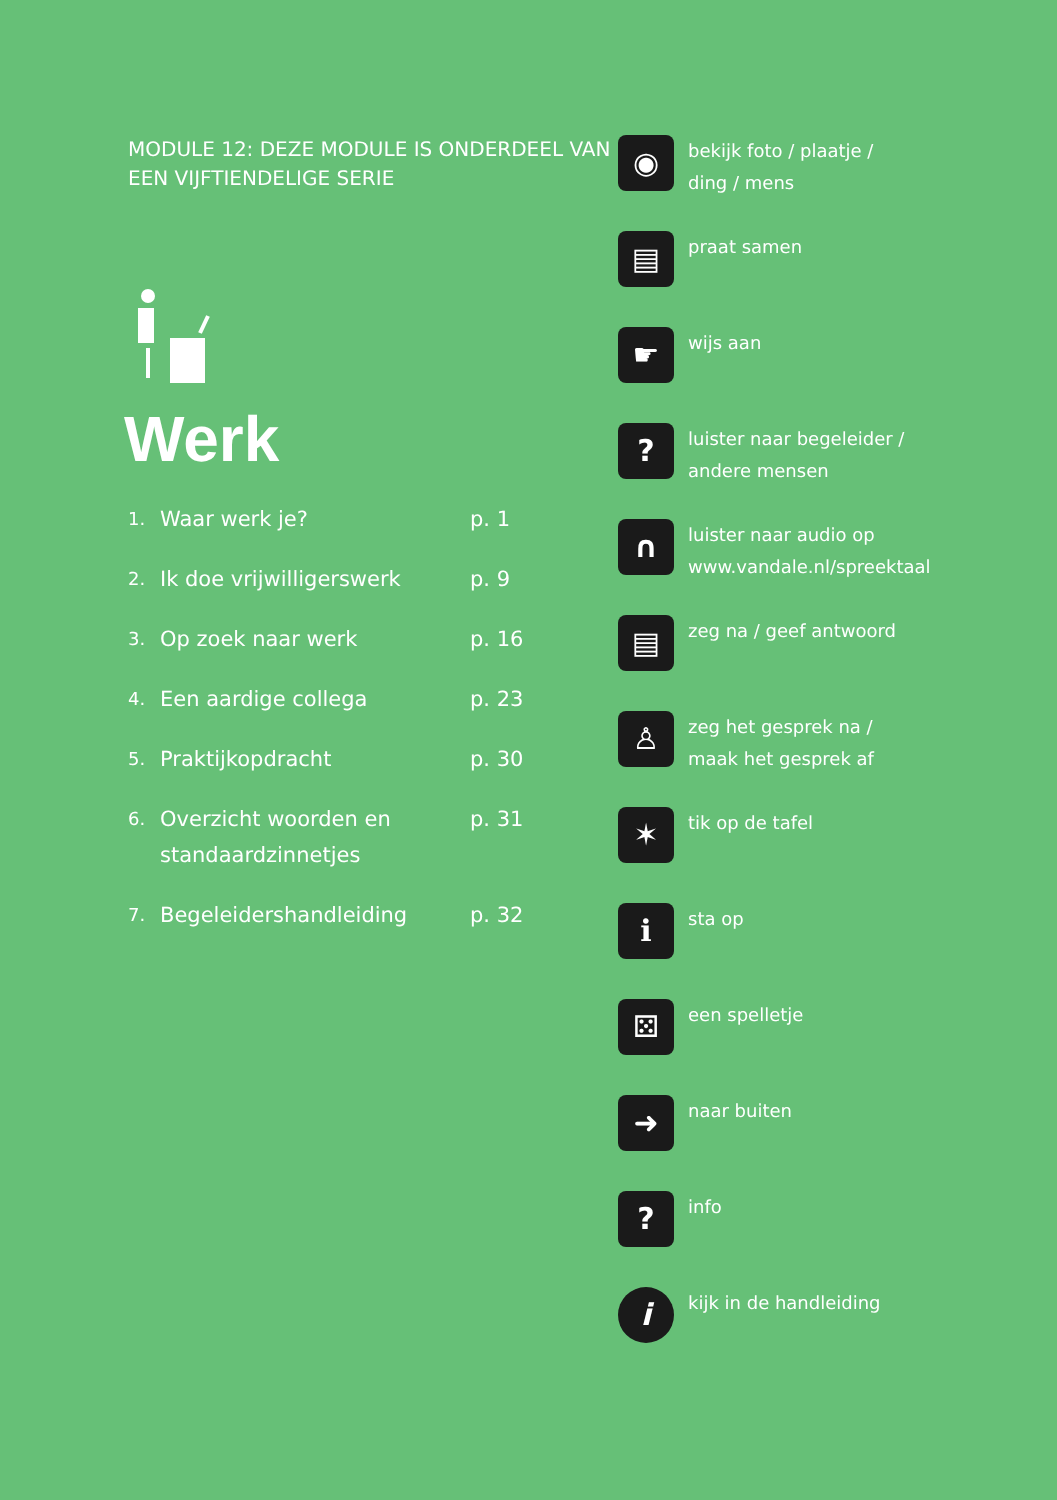MODULE 12: DEZE MODULE IS ONDERDEEL VAN EEN VIJFTIENDELIGE SERIE
Werk
1. Waar werk je? p. 1
2. Ik doe vrijwilligerswerk p. 9
3. Op zoek naar werk p. 16
4. Een aardige collega p. 23
5. Praktijkopdracht p. 30
6. Overzicht woorden en standaardzinnetjes p. 31
7. Begeleidershandleiding p. 32
◉
bekijk foto / plaatje /
ding / mens
▤
praat samen
☛
wijs aan
?
luister naar begeleider /
andere mensen
∩
luister naar audio op
www.vandale.nl/spreektaal
▤
zeg na / geef antwoord
♙
zeg het gesprek na /
maak het gesprek af
✶
tik op de tafel
ℹ
sta op
⚄
een spelletje
➜
naar buiten
?
info
i
kijk in de handleiding